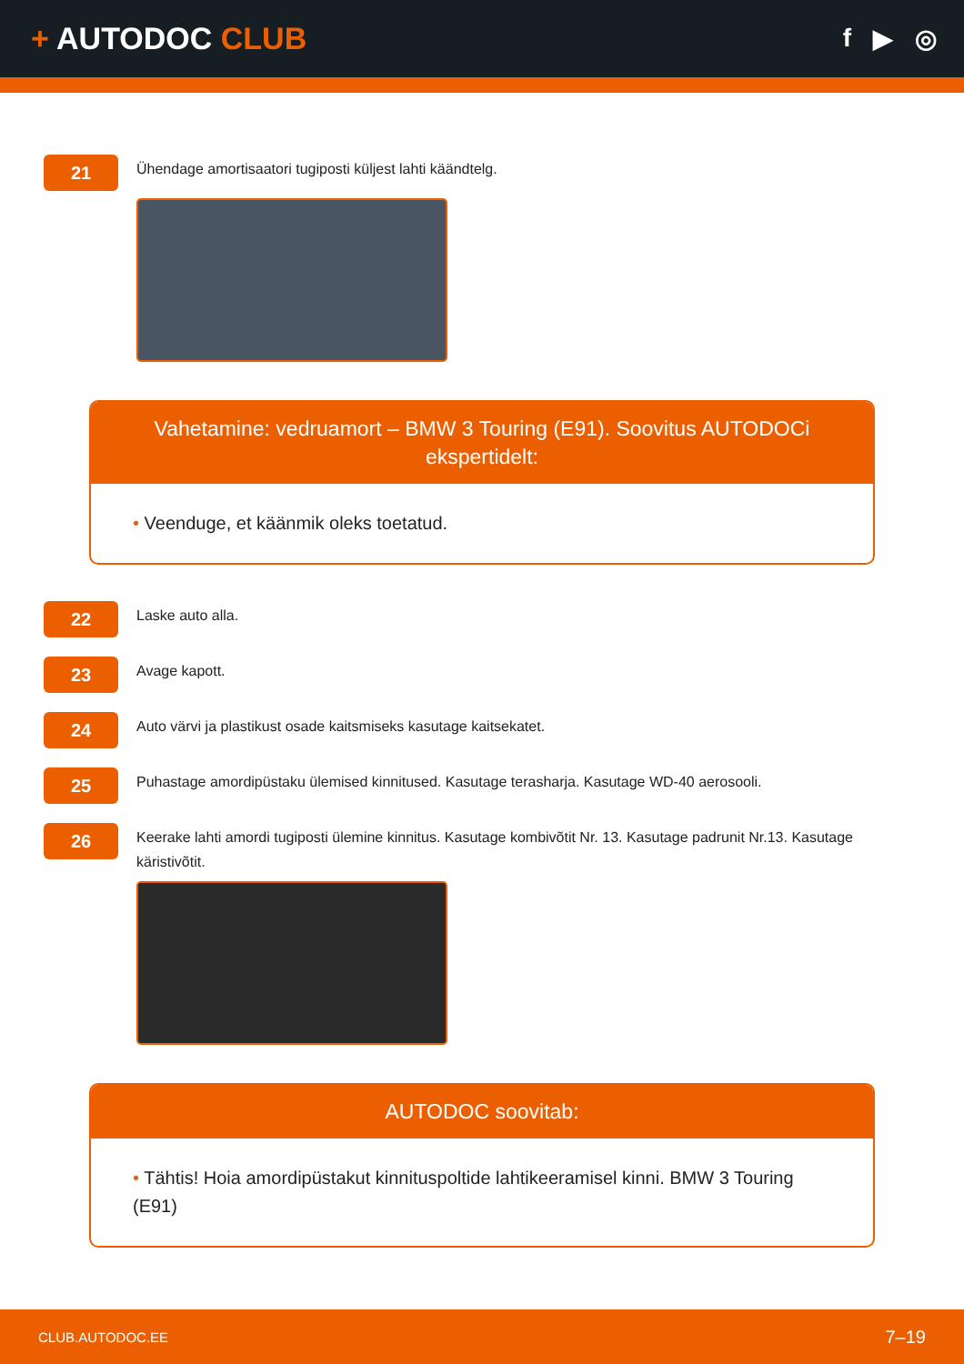+ AUTODOC CLUB
f ▶ ◎
21
Ühendage amortisaatori tugiposti küljest lahti käändtelg.
Vahetamine: vedruamort – BMW 3 Touring (E91). Soovitus AUTODOCi ekspertidelt:
• Veenduge, et käänmik oleks toetatud.
22
Laske auto alla.
23
Avage kapott.
24
Auto värvi ja plastikust osade kaitsmiseks kasutage kaitsekatet.
25
Puhastage amordipüstaku ülemised kinnitused. Kasutage terasharja. Kasutage WD-40 aerosooli.
26
Keerake lahti amordi tugiposti ülemine kinnitus. Kasutage kombivõtit Nr. 13. Kasutage padrunit Nr.13. Kasutage käristivõtit.
AUTODOC soovitab:
• Tähtis! Hoia amordipüstakut kinnituspoltide lahtikeeramisel kinni. BMW 3 Touring (E91)
CLUB.AUTODOC.EE 7–19